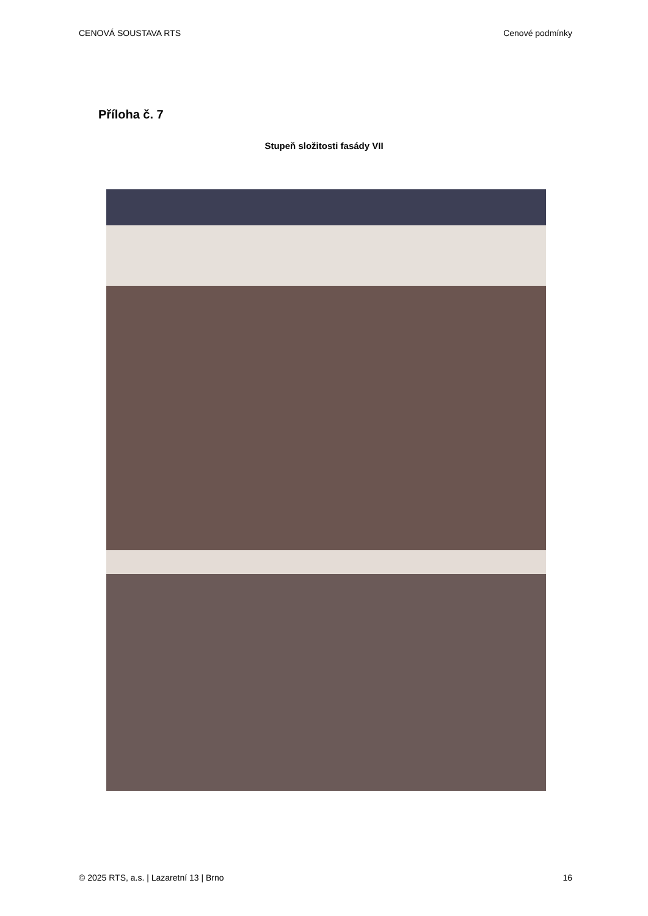CENOVÁ SOUSTAVA RTS Cenové podmínky
Příloha č. 7
Stupeň složitosti fasády VII
© 2025 RTS, a.s. | Lazaretní 13 | Brno 16